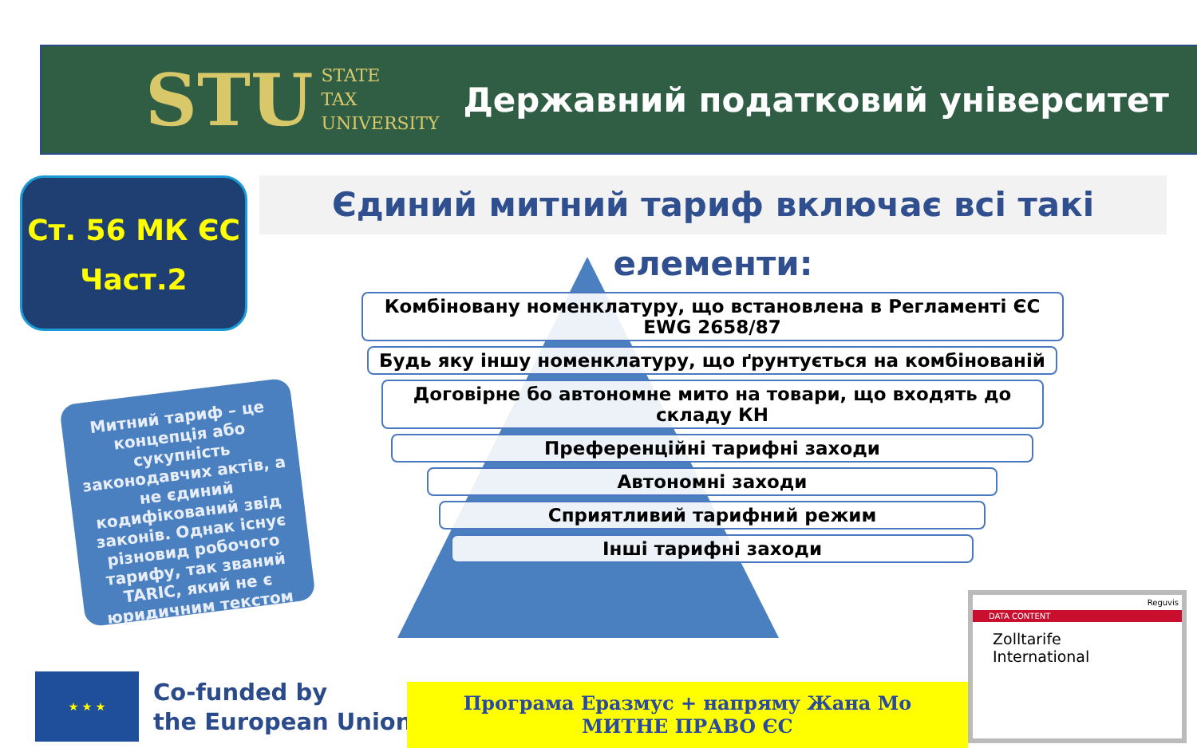STU STATE
TAX
UNIVERSITY Державний податковий університет
Ст. 56 МК ЄС
Част.2
Єдиний митний тариф включає всі такі елементи:
Комбіновану номенклатуру, що встановлена в Регламенті ЄС EWG 2658/87
Будь яку іншу номенклатуру, що ґрунтується на комбінованій
Договірне бо автономне мито на товари, що входять до складу КН
Преференційні тарифні заходи
Автономні заходи
Сприятливий тарифний режим
Інші тарифні заходи
Митний тариф – це концепція або сукупність законодавчих актів, а не єдиний кодифікований звід законів. Однак існує різновид робочого тарифу, так званий TARIC, який не є юридичним текстом
★ ★ ★
Co-funded by
the European Union
Програма Еразмус + напряму Жана Мо
МИТНЕ ПРАВО ЄС
Reguvis
DATA CONTENT
Zolltarife
International